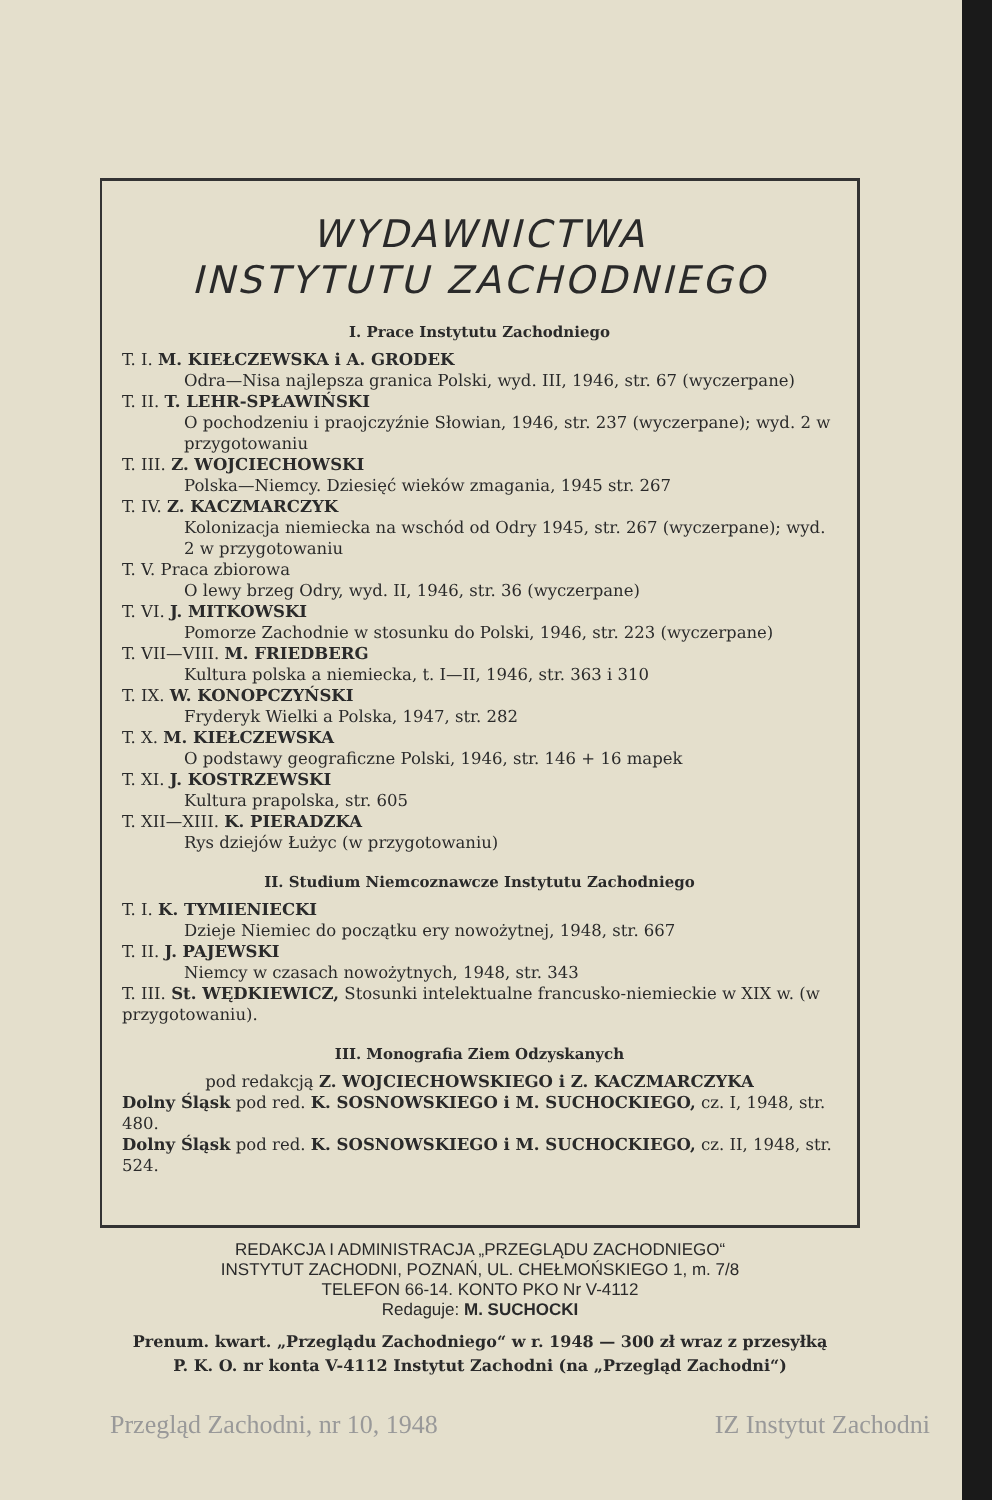WYDAWNICTWA
INSTYTUTU ZACHODNIEGO
I. Prace Instytutu Zachodniego
T. I. M. KIEŁCZEWSKA i A. GRODEK
Odra—Nisa najlepsza granica Polski, wyd. III, 1946, str. 67 (wyczerpane)
T. II. T. LEHR-SPŁAWIŃSKI
O pochodzeniu i praojczyźnie Słowian, 1946, str. 237 (wyczerpane); wyd. 2 w przygotowaniu
T. III. Z. WOJCIECHOWSKI
Polska—Niemcy. Dziesięć wieków zmagania, 1945 str. 267
T. IV. Z. KACZMARCZYK
Kolonizacja niemiecka na wschód od Odry 1945, str. 267 (wyczerpane); wyd. 2 w przygotowaniu
T. V. Praca zbiorowa
O lewy brzeg Odry, wyd. II, 1946, str. 36 (wyczerpane)
T. VI. J. MITKOWSKI
Pomorze Zachodnie w stosunku do Polski, 1946, str. 223 (wyczerpane)
T. VII—VIII. M. FRIEDBERG
Kultura polska a niemiecka, t. I—II, 1946, str. 363 i 310
T. IX. W. KONOPCZYŃSKI
Fryderyk Wielki a Polska, 1947, str. 282
T. X. M. KIEŁCZEWSKA
O podstawy geograficzne Polski, 1946, str. 146 + 16 mapek
T. XI. J. KOSTRZEWSKI
Kultura prapolska, str. 605
T. XII—XIII. K. PIERADZKA
Rys dziejów Łużyc (w przygotowaniu)
II. Studium Niemcoznawcze Instytutu Zachodniego
T. I. K. TYMIENIECKI
Dzieje Niemiec do początku ery nowożytnej, 1948, str. 667
T. II. J. PAJEWSKI
Niemcy w czasach nowożytnych, 1948, str. 343
T. III. St. WĘDKIEWICZ, Stosunki intelektualne francusko-niemieckie w XIX w. (w przygotowaniu).
III. Monografia Ziem Odzyskanych
pod redakcją Z. WOJCIECHOWSKIEGO i Z. KACZMARCZYKA
Dolny Śląsk pod red. K. SOSNOWSKIEGO i M. SUCHOCKIEGO, cz. I, 1948, str. 480.
Dolny Śląsk pod red. K. SOSNOWSKIEGO i M. SUCHOCKIEGO, cz. II, 1948, str. 524.
REDAKCJA I ADMINISTRACJA „PRZEGLĄDU ZACHODNIEGO“
INSTYTUT ZACHODNI, POZNAŃ, UL. CHEŁMOŃSKIEGO 1, m. 7/8
TELEFON 66-14. KONTO PKO Nr V-4112
Redaguje: M. SUCHOCKI
Prenum. kwart. „Przeglądu Zachodniego“ w r. 1948 — 300 zł wraz z przesyłką
P. K. O. nr konta V-4112 Instytut Zachodni (na „Przegląd Zachodni“)
Przegląd Zachodni, nr 10, 1948 IZ Instytut Zachodni